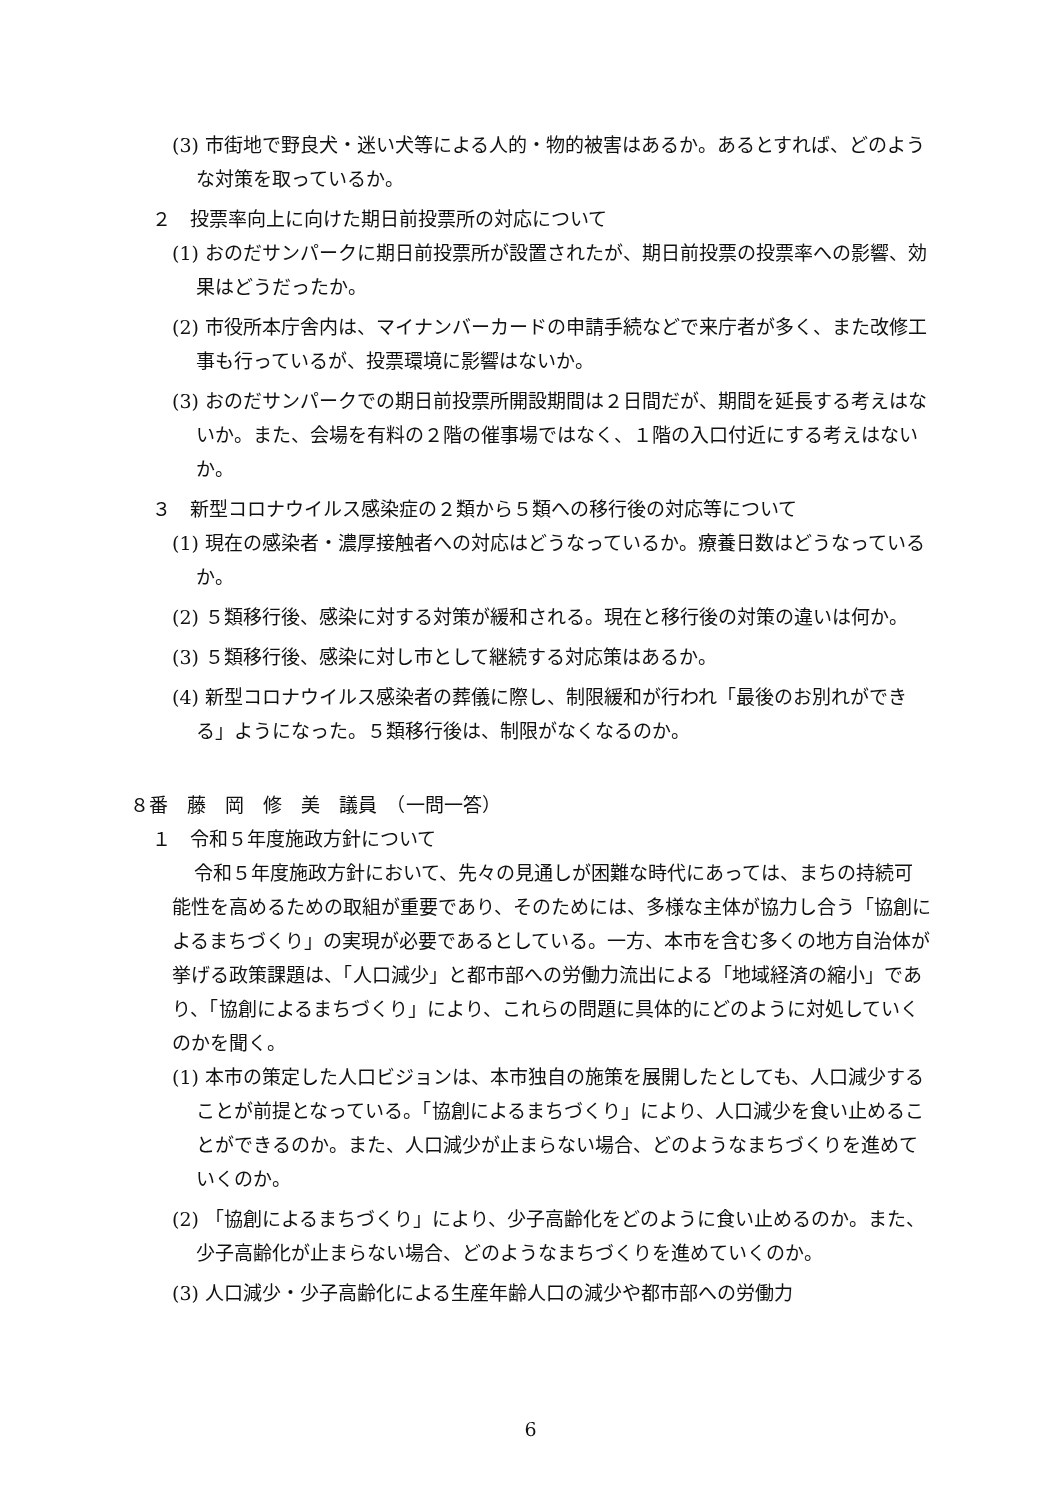(3) 市街地で野良犬・迷い犬等による人的・物的被害はあるか。あるとすれば、どのような対策を取っているか。
２　投票率向上に向けた期日前投票所の対応について
(1) おのだサンパークに期日前投票所が設置されたが、期日前投票の投票率への影響、効果はどうだったか。
(2) 市役所本庁舎内は、マイナンバーカードの申請手続などで来庁者が多く、また改修工事も行っているが、投票環境に影響はないか。
(3) おのだサンパークでの期日前投票所開設期間は２日間だが、期間を延長する考えはないか。また、会場を有料の２階の催事場ではなく、１階の入口付近にする考えはないか。
３　新型コロナウイルス感染症の２類から５類への移行後の対応等について
(1) 現在の感染者・濃厚接触者への対応はどうなっているか。療養日数はどうなっているか。
(2) ５類移行後、感染に対する対策が緩和される。現在と移行後の対策の違いは何か。
(3) ５類移行後、感染に対し市として継続する対応策はあるか。
(4) 新型コロナウイルス感染者の葬儀に際し、制限緩和が行われ「最後のお別れができる」ようになった。５類移行後は、制限がなくなるのか。
８番　藤　岡　修　美　議員　（一問一答）
１　令和５年度施政方針について
令和５年度施政方針において、先々の見通しが困難な時代にあっては、まちの持続可能性を高めるための取組が重要であり、そのためには、多様な主体が協力し合う「協創によるまちづくり」の実現が必要であるとしている。一方、本市を含む多くの地方自治体が挙げる政策課題は、「人口減少」と都市部への労働力流出による「地域経済の縮小」であり、「協創によるまちづくり」により、これらの問題に具体的にどのように対処していくのかを聞く。
(1) 本市の策定した人口ビジョンは、本市独自の施策を展開したとしても、人口減少することが前提となっている。「協創によるまちづくり」により、人口減少を食い止めることができるのか。また、人口減少が止まらない場合、どのようなまちづくりを進めていくのか。
(2) 「協創によるまちづくり」により、少子高齢化をどのように食い止めるのか。また、少子高齢化が止まらない場合、どのようなまちづくりを進めていくのか。
(3) 人口減少・少子高齢化による生産年齢人口の減少や都市部への労働力
6